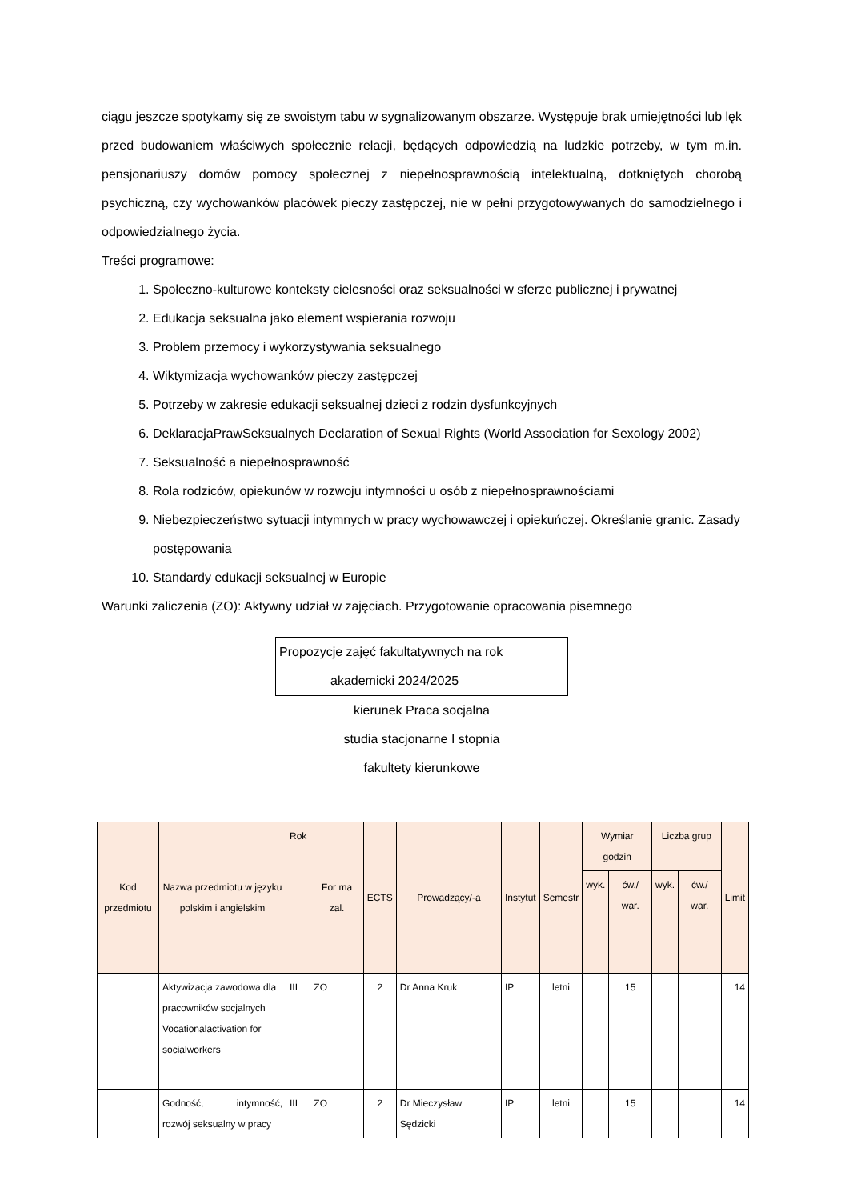ciągu jeszcze spotykamy się ze swoistym tabu w sygnalizowanym obszarze. Występuje brak umiejętności lub lęk przed budowaniem właściwych społecznie relacji, będących odpowiedzią na ludzkie potrzeby, w tym m.in. pensjonariuszy domów pomocy społecznej z niepełnosprawnością intelektualną, dotkniętych chorobą psychiczną, czy wychowanków placówek pieczy zastępczej, nie w pełni przygotowywanych do samodzielnego i odpowiedzialnego życia.
Treści programowe:
1. Społeczno-kulturowe konteksty cielesności oraz seksualności w sferze publicznej i prywatnej
2. Edukacja seksualna jako element wspierania rozwoju
3. Problem przemocy i wykorzystywania seksualnego
4. Wiktymizacja wychowanków pieczy zastępczej
5. Potrzeby w zakresie edukacji seksualnej dzieci z rodzin dysfunkcyjnych
6. DeklaracjaPrawSeksualnych Declaration of Sexual Rights (World Association for Sexology 2002)
7. Seksualność a niepełnosprawność
8. Rola rodziców, opiekunów w rozwoju intymności u osób z niepełnosprawnościami
9. Niebezpieczeństwo sytuacji intymnych w pracy wychowawczej i opiekuńczej. Określanie granic. Zasady postępowania
10. Standardy edukacji seksualnej w Europie
Warunki zaliczenia (ZO): Aktywny udział w zajęciach. Przygotowanie opracowania pisemnego
Propozycje zajęć fakultatywnych na rok
akademicki 2024/2025
kierunek Praca socjalna
studia stacjonarne I stopnia
fakultety kierunkowe
| Kod przedmiotu | Nazwa przedmiotu w języku polskim i angielskim | Rok | For ma zal. | ECTS | Prowadzący/-a | Instytut | Semestr | Wymiar godzin | | Liczba grup | | Limit |
| --- | --- | --- | --- | --- | --- | --- | --- | --- | --- | --- | --- | --- |
| | | | | | | | | wyk. | ćw./ war. | wyk. | ćw./ war. | |
| | Aktywizacja zawodowa dla pracowników socjalnych Vocationalactivation for socialworkers | III | ZO | 2 | Dr Anna Kruk | IP | letni | | 15 | | | 14 |
| | Godność, intymność, rozwój seksualny w pracy | III | ZO | 2 | Dr Mieczysław Sędzicki | IP | letni | | 15 | | | 14 |